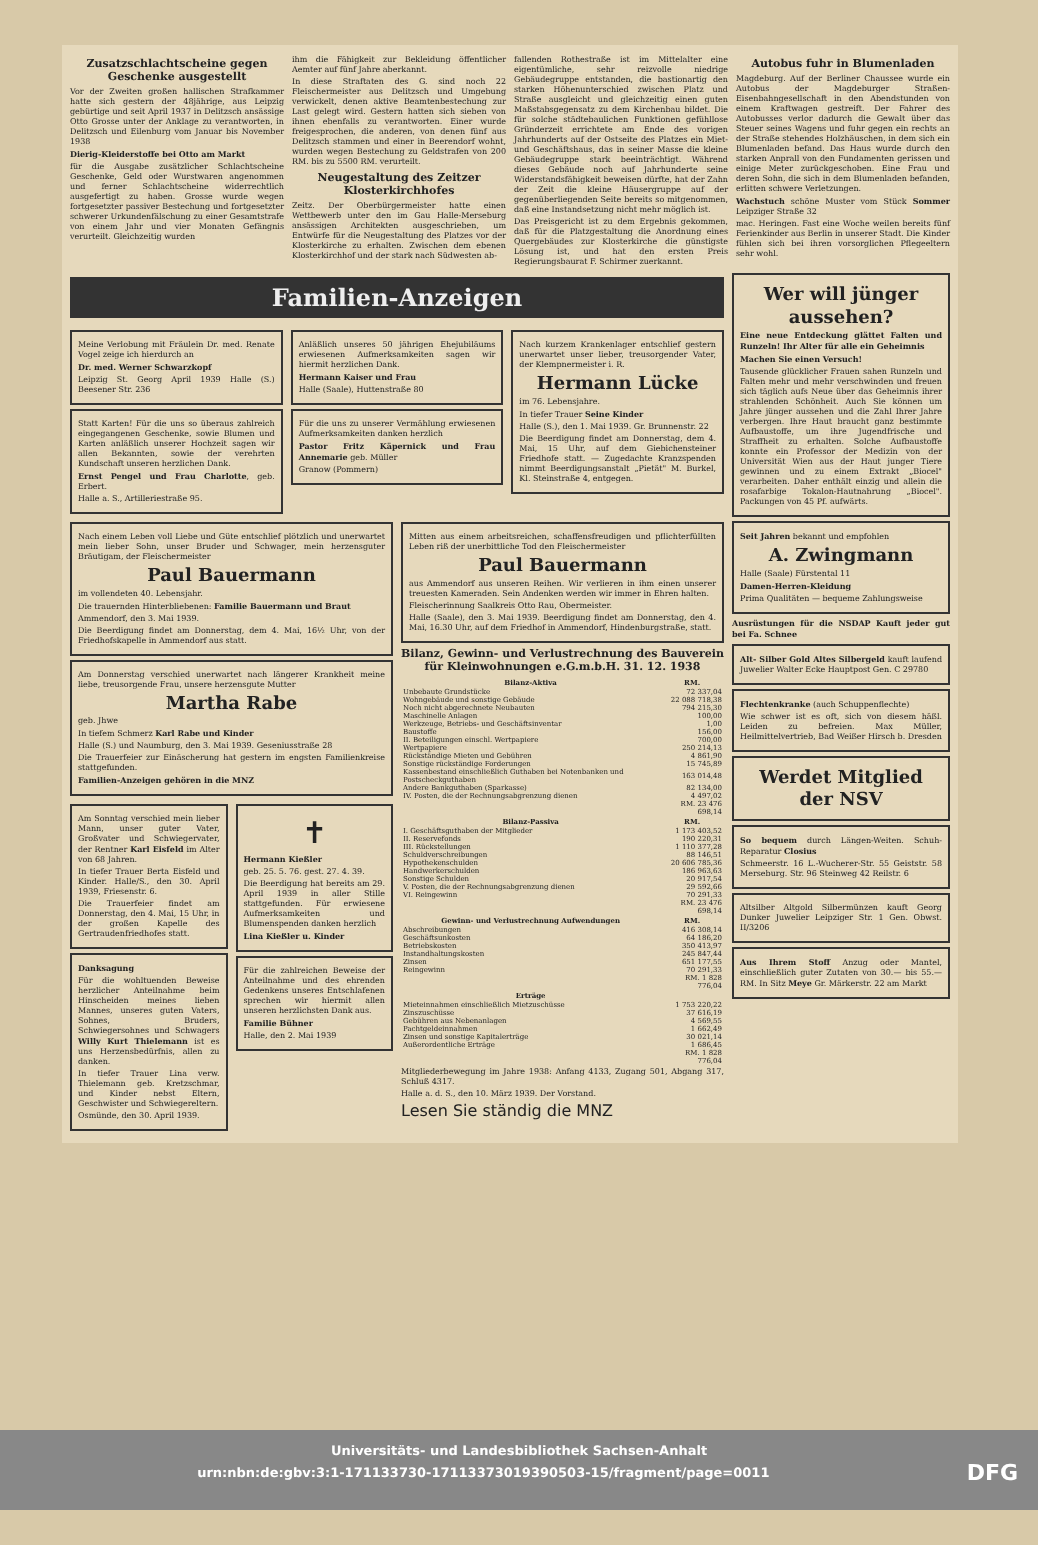Zusatzschlachtscheine gegen Geschenke ausgestellt
Vor der Zweiten großen hallischen Strafkammer hatte sich gestern der 48jährige, aus Leipzig gebürtige und seit April 1937 in Delitzsch ansässige Otto Grosse unter der Anklage zu verantworten, in Delitzsch und Eilenburg vom Januar bis November 1938
Dierig-Kleiderstoffe bei Otto am Markt
für die Ausgabe zusätzlicher Schlachtscheine Geschenke, Geld oder Wurstwaren angenommen und ferner Schlachtscheine widerrechtlich ausgefertigt zu haben. Grosse wurde wegen fortgesetzter passiver Bestechung und fortgesetzter schwerer Urkundenfälschung zu einer Gesamtstrafe von einem Jahr und vier Monaten Gefängnis verurteilt. Gleichzeitig wurden
ihm die Fähigkeit zur Bekleidung öffentlicher Aemter auf fünf Jahre aberkannt.
In diese Straftaten des G. sind noch 22 Fleischermeister aus Delitzsch und Umgebung verwickelt, denen aktive Beamtenbestechung zur Last gelegt wird. Gestern hatten sich sieben von ihnen ebenfalls zu verantworten. Einer wurde freigesprochen, die anderen, von denen fünf aus Delitzsch stammen und einer in Beerendorf wohnt, wurden wegen Bestechung zu Geldstrafen von 200 RM. bis zu 5500 RM. verurteilt.
Neugestaltung des Zeitzer Klosterkirchhofes
Zeitz. Der Oberbürgermeister hatte einen Wettbewerb unter den im Gau Halle-Merseburg ansässigen Architekten ausgeschrieben, um Entwürfe für die Neugestaltung des Platzes vor der Klosterkirche zu erhalten. Zwischen dem ebenen Klosterkirchhof und der stark nach Südwesten ab-
fallenden Rothestraße ist im Mittelalter eine eigentümliche, sehr reizvolle niedrige Gebäudegruppe entstanden, die bastionartig den starken Höhenunterschied zwischen Platz und Straße ausgleicht und gleichzeitig einen guten Maßstabsgegensatz zu dem Kirchenbau bildet. Die für solche städtebaulichen Funktionen gefühllose Gründerzeit errichtete am Ende des vorigen Jahrhunderts auf der Ostseite des Platzes ein Miet- und Geschäftshaus, das in seiner Masse die kleine Gebäudegruppe stark beeinträchtigt. Während dieses Gebäude noch auf Jahrhunderte seine Widerstandsfähigkeit beweisen dürfte, hat der Zahn der Zeit die kleine Häusergruppe auf der gegenüberliegenden Seite bereits so mitgenommen, daß eine Instandsetzung nicht mehr möglich ist.
Das Preisgericht ist zu dem Ergebnis gekommen, daß für die Platzgestaltung die Anordnung eines Quergebäudes zur Klosterkirche die günstigste Lösung ist, und hat den ersten Preis Regierungsbaurat F. Schirmer zuerkannt.
Autobus fuhr in Blumenladen
Magdeburg. Auf der Berliner Chaussee wurde ein Autobus der Magdeburger Straßen-Eisenbahngesellschaft in den Abendstunden von einem Kraftwagen gestreift. Der Fahrer des Autobusses verlor dadurch die Gewalt über das Steuer seines Wagens und fuhr gegen ein rechts an der Straße stehendes Holzhäuschen, in dem sich ein Blumenladen befand. Das Haus wurde durch den starken Anprall von den Fundamenten gerissen und einige Meter zurückgeschoben. Eine Frau und deren Sohn, die sich in dem Blumenladen befanden, erlitten schwere Verletzungen.
Wachstuch schöne Muster vom Stück Sommer Leipziger Straße 32
mac. Heringen. Fast eine Woche weilen bereits fünf Ferienkinder aus Berlin in unserer Stadt. Die Kinder fühlen sich bei ihren vorsorglichen Pflegeeltern sehr wohl.
Familien-Anzeigen
Meine Verlobung mit Fräulein Dr. med. Renate Vogel zeige ich hierdurch an
Dr. med. Werner Schwarzkopf
Leipzig St. Georg April 1939 Halle (S.) Beesener Str. 236
Statt Karten! Für die uns so überaus zahlreich eingegangenen Geschenke, sowie Blumen und Karten anläßlich unserer Hochzeit sagen wir allen Bekannten, sowie der verehrten Kundschaft unseren herzlichen Dank.
Ernst Pengel und Frau Charlotte, geb. Erbert.
Halle a. S., Artilleriestraße 95.
Anläßlich unseres 50 jährigen Ehejubiläums erwiesenen Aufmerksamkeiten sagen wir hiermit herzlichen Dank.
Hermann Kaiser und Frau
Halle (Saale), Huttenstraße 80
Für die uns zu unserer Vermählung erwiesenen Aufmerksamkeiten danken herzlich
Pastor Fritz Käpernick und Frau Annemarie geb. Müller
Granow (Pommern)
Nach kurzem Krankenlager entschlief gestern unerwartet unser lieber, treusorgender Vater, der Klempnermeister i. R.
Hermann Lücke
im 76. Lebensjahre.
In tiefer Trauer Seine Kinder
Halle (S.), den 1. Mai 1939. Gr. Brunnenstr. 22
Die Beerdigung findet am Donnerstag, dem 4. Mai, 15 Uhr, auf dem Giebichensteiner Friedhofe statt. — Zugedachte Kranzspenden nimmt Beerdigungsanstalt „Pietät" M. Burkel, Kl. Steinstraße 4, entgegen.
Nach einem Leben voll Liebe und Güte entschlief plötzlich und unerwartet mein lieber Sohn, unser Bruder und Schwager, mein herzensguter Bräutigam, der Fleischermeister
Paul Bauermann
im vollendeten 40. Lebensjahr.
Die trauernden Hinterbliebenen: Familie Bauermann und Braut
Ammendorf, den 3. Mai 1939.
Die Beerdigung findet am Donnerstag, dem 4. Mai, 16½ Uhr, von der Friedhofskapelle in Ammendorf aus statt.
Am Donnerstag verschied unerwartet nach längerer Krankheit meine liebe, treusorgende Frau, unsere herzensgute Mutter
Martha Rabe
geb. Jhwe
In tiefem Schmerz Karl Rabe und Kinder
Halle (S.) und Naumburg, den 3. Mai 1939. Geseniusstraße 28
Die Trauerfeier zur Einäscherung hat gestern im engsten Familienkreise stattgefunden.
Familien-Anzeigen gehören in die MNZ
Am Sonntag verschied mein lieber Mann, unser guter Vater, Großvater und Schwiegervater, der Rentner Karl Eisfeld im Alter von 68 Jahren.
In tiefer Trauer Berta Eisfeld und Kinder. Halle/S., den 30. April 1939, Friesenstr. 6.
Die Trauerfeier findet am Donnerstag, den 4. Mai, 15 Uhr, in der großen Kapelle des Gertraudenfriedhofes statt.
Danksagung
Für die wohltuenden Beweise herzlicher Anteilnahme beim Hinscheiden meines lieben Mannes, unseres guten Vaters, Sohnes, Bruders, Schwiegersohnes und Schwagers Willy Kurt Thielemann ist es uns Herzensbedürfnis, allen zu danken.
In tiefer Trauer Lina verw. Thielemann geb. Kretzschmar, und Kinder nebst Eltern, Geschwister und Schwiegereltern.
Osmünde, den 30. April 1939.
✝
Hermann Kießler
geb. 25. 5. 76. gest. 27. 4. 39.
Die Beerdigung hat bereits am 29. April 1939 in aller Stille stattgefunden. Für erwiesene Aufmerksamkeiten und Blumenspenden danken herzlich
Lina Kießler u. Kinder
Für die zahlreichen Beweise der Anteilnahme und des ehrenden Gedenkens unseres Entschlafenen sprechen wir hiermit allen unseren herzlichsten Dank aus.
Familie Bühner
Halle, den 2. Mai 1939
Mitten aus einem arbeitsreichen, schaffensfreudigen und pflichterfüllten Leben riß der unerbittliche Tod den Fleischermeister
Paul Bauermann
aus Ammendorf aus unseren Reihen. Wir verlieren in ihm einen unserer treuesten Kameraden. Sein Andenken werden wir immer in Ehren halten.
Fleischerinnung Saalkreis Otto Rau, Obermeister.
Halle (Saale), den 3. Mai 1939. Beerdigung findet am Donnerstag, den 4. Mai, 16.30 Uhr, auf dem Friedhof in Ammendorf, Hindenburgstraße, statt.
Bilanz, Gewinn- und Verlustrechnung des Bauverein für Kleinwohnungen e.G.m.b.H. 31. 12. 1938
| Bilanz-Aktiva | RM. |
| --- | --- |
| Unbebaute Grundstücke | 72 337,04 |
| Wohngebäude und sonstige Gebäude | 22 088 718,38 |
| Noch nicht abgerechnete Neubauten | 794 215,30 |
| Maschinelle Anlagen | 100,00 |
| Werkzeuge, Betriebs- und Geschäftsinventar | 1,00 |
| Baustoffe | 156,00 |
| II. Beteiligungen einschl. Wertpapiere | 700,00 |
| Wertpapiere | 250 214,13 |
| Rückständige Mieten und Gebühren | 4 861,90 |
| Sonstige rückständige Forderungen | 15 745,89 |
| Kassenbestand einschließlich Guthaben bei Notenbanken und Postscheckguthaben | 163 014,48 |
| Andere Bankguthaben (Sparkasse) | 82 134,00 |
| IV. Posten, die der Rechnungsabgrenzung dienen | 4 497,02 |
| | RM. 23 476 698,14 |
| Bilanz-Passiva | RM. |
| I. Geschäftsguthaben der Mitglieder | 1 173 403,52 |
| II. Reservefonds | 190 220,31 |
| III. Rückstellungen | 1 110 377,28 |
| Schuldverschreibungen | 88 146,51 |
| Hypothekenschulden | 20 606 785,36 |
| Handwerkerschulden | 186 963,63 |
| Sonstige Schulden | 20 917,54 |
| V. Posten, die der Rechnungsabgrenzung dienen | 29 592,66 |
| VI. Reingewinn | 70 291,33 |
| | RM. 23 476 698,14 |
| Gewinn- und Verlustrechnung Aufwendungen | RM. |
| Abschreibungen | 416 308,14 |
| Geschäftsunkosten | 64 186,20 |
| Betriebskosten | 350 413,97 |
| Instandhaltungskosten | 245 847,44 |
| Zinsen | 651 177,55 |
| Reingewinn | 70 291,33 |
| | RM. 1 828 776,04 |
| Erträge | |
| Mieteinnahmen einschließlich Mietzuschüsse | 1 753 220,22 |
| Zinszuschüsse | 37 616,19 |
| Gebühren aus Nebenanlagen | 4 569,55 |
| Pachtgeldeinnahmen | 1 662,49 |
| Zinsen und sonstige Kapitalerträge | 30 021,14 |
| Außerordentliche Erträge | 1 686,45 |
| | RM. 1 828 776,04 |
Mitgliederbewegung im Jahre 1938: Anfang 4133, Zugang 501, Abgang 317, Schluß 4317.
Halle a. d. S., den 10. März 1939. Der Vorstand.
Lesen Sie ständig die MNZ
Wer will jünger aussehen?
Eine neue Entdeckung glättet Falten und Runzeln! Ihr Alter für alle ein Geheimnis
Machen Sie einen Versuch!
Tausende glücklicher Frauen sahen Runzeln und Falten mehr und mehr verschwinden und freuen sich täglich aufs Neue über das Geheimnis ihrer strahlenden Schönheit. Auch Sie können um Jahre jünger aussehen und die Zahl Ihrer Jahre verbergen. Ihre Haut braucht ganz bestimmte Aufbaustoffe, um ihre Jugendfrische und Straffheit zu erhalten. Solche Aufbaustoffe konnte ein Professor der Medizin von der Universität Wien aus der Haut junger Tiere gewinnen und zu einem Extrakt „Biocel" verarbeiten. Daher enthält einzig und allein die rosafarbige Tokalon-Hautnahrung „Biocel". Packungen von 45 Pf. aufwärts.
Seit Jahren bekannt und empfohlen
A. Zwingmann
Halle (Saale) Fürstental 11
Damen-Herren-Kleidung
Prima Qualitäten — bequeme Zahlungsweise
Ausrüstungen für die NSDAP Kauft jeder gut bei Fa. Schnee
Alt- Silber Gold Altes Silbergeld kauft laufend Juwelier Walter Ecke Hauptpost Gen. C 29780
Flechtenkranke (auch Schuppenflechte)
Wie schwer ist es oft, sich von diesem häßl. Leiden zu befreien. Max Müller, Heilmittelvertrieb, Bad Weißer Hirsch b. Dresden
Werdet Mitglied der NSV
So bequem durch Längen-Weiten. Schuh-Reparatur Closius
Schmeerstr. 16 L.-Wucherer-Str. 55 Geiststr. 58 Merseburg. Str. 96 Steinweg 42 Reilstr. 6
Altsilber Altgold Silbermünzen kauft Georg Dunker Juwelier Leipziger Str. 1 Gen. Obwst. II/3206
Aus Ihrem Stoff Anzug oder Mantel, einschließlich guter Zutaten von 30.— bis 55.— RM. In Sitz Meye Gr. Märkerstr. 22 am Markt
Universitäts- und Landesbibliothek Sachsen-Anhalt
urn:nbn:de:gbv:3:1-171133730-17113373019390503-15/fragment/page=0011 DFG